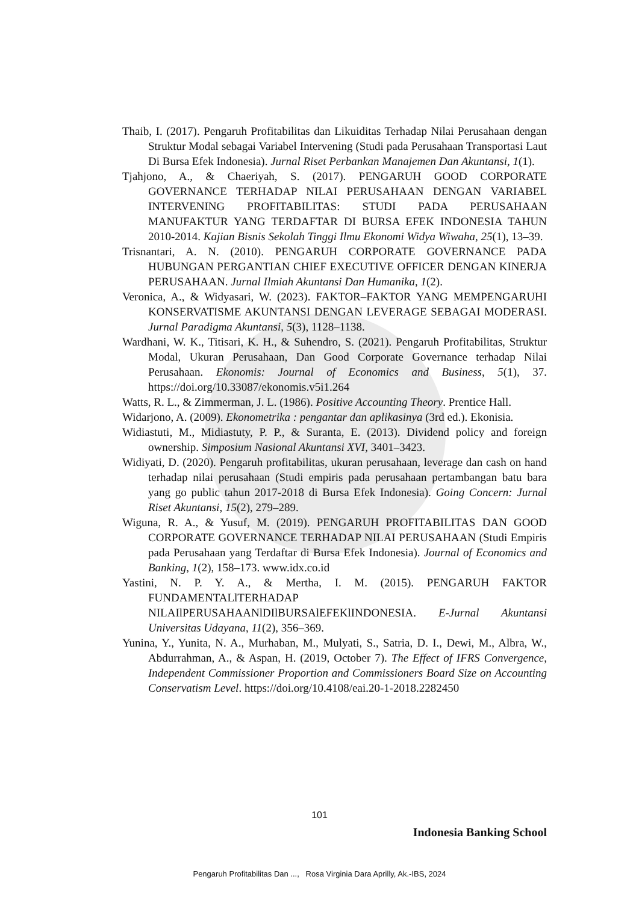Thaib, I. (2017). Pengaruh Profitabilitas dan Likuiditas Terhadap Nilai Perusahaan dengan Struktur Modal sebagai Variabel Intervening (Studi pada Perusahaan Transportasi Laut Di Bursa Efek Indonesia). Jurnal Riset Perbankan Manajemen Dan Akuntansi, 1(1).
Tjahjono, A., & Chaeriyah, S. (2017). PENGARUH GOOD CORPORATE GOVERNANCE TERHADAP NILAI PERUSAHAAN DENGAN VARIABEL INTERVENING PROFITABILITAS: STUDI PADA PERUSAHAAN MANUFAKTUR YANG TERDAFTAR DI BURSA EFEK INDONESIA TAHUN 2010-2014. Kajian Bisnis Sekolah Tinggi Ilmu Ekonomi Widya Wiwaha, 25(1), 13–39.
Trisnantari, A. N. (2010). PENGARUH CORPORATE GOVERNANCE PADA HUBUNGAN PERGANTIAN CHIEF EXECUTIVE OFFICER DENGAN KINERJA PERUSAHAAN. Jurnal Ilmiah Akuntansi Dan Humanika, 1(2).
Veronica, A., & Widyasari, W. (2023). FAKTOR–FAKTOR YANG MEMPENGARUHI KONSERVATISME AKUNTANSI DENGAN LEVERAGE SEBAGAI MODERASI. Jurnal Paradigma Akuntansi, 5(3), 1128–1138.
Wardhani, W. K., Titisari, K. H., & Suhendro, S. (2021). Pengaruh Profitabilitas, Struktur Modal, Ukuran Perusahaan, Dan Good Corporate Governance terhadap Nilai Perusahaan. Ekonomis: Journal of Economics and Business, 5(1), 37. https://doi.org/10.33087/ekonomis.v5i1.264
Watts, R. L., & Zimmerman, J. L. (1986). Positive Accounting Theory. Prentice Hall.
Widarjono, A. (2009). Ekonometrika : pengantar dan aplikasinya (3rd ed.). Ekonisia.
Widiastuti, M., Midiastuty, P. P., & Suranta, E. (2013). Dividend policy and foreign ownership. Simposium Nasional Akuntansi XVI, 3401–3423.
Widiyati, D. (2020). Pengaruh profitabilitas, ukuran perusahaan, leverage dan cash on hand terhadap nilai perusahaan (Studi empiris pada perusahaan pertambangan batu bara yang go public tahun 2017-2018 di Bursa Efek Indonesia). Going Concern: Jurnal Riset Akuntansi, 15(2), 279–289.
Wiguna, R. A., & Yusuf, M. (2019). PENGARUH PROFITABILITAS DAN GOOD CORPORATE GOVERNANCE TERHADAP NILAI PERUSAHAAN (Studi Empiris pada Perusahaan yang Terdaftar di Bursa Efek Indonesia). Journal of Economics and Banking, 1(2), 158–173. www.idx.co.id
Yastini, N. P. Y. A., & Mertha, I. M. (2015). PENGARUH FAKTOR FUNDAMENTALlTERHADAP NILAIlPERUSAHAANlDIlBURSAlEFEKlINDONESIA. E-Jurnal Akuntansi Universitas Udayana, 11(2), 356–369.
Yunina, Y., Yunita, N. A., Murhaban, M., Mulyati, S., Satria, D. I., Dewi, M., Albra, W., Abdurrahman, A., & Aspan, H. (2019, October 7). The Effect of IFRS Convergence, Independent Commissioner Proportion and Commissioners Board Size on Accounting Conservatism Level. https://doi.org/10.4108/eai.20-1-2018.2282450
101
Indonesia Banking School
Pengaruh Profitabilitas Dan ..., Rosa Virginia Dara Aprilly, Ak.-IBS, 2024